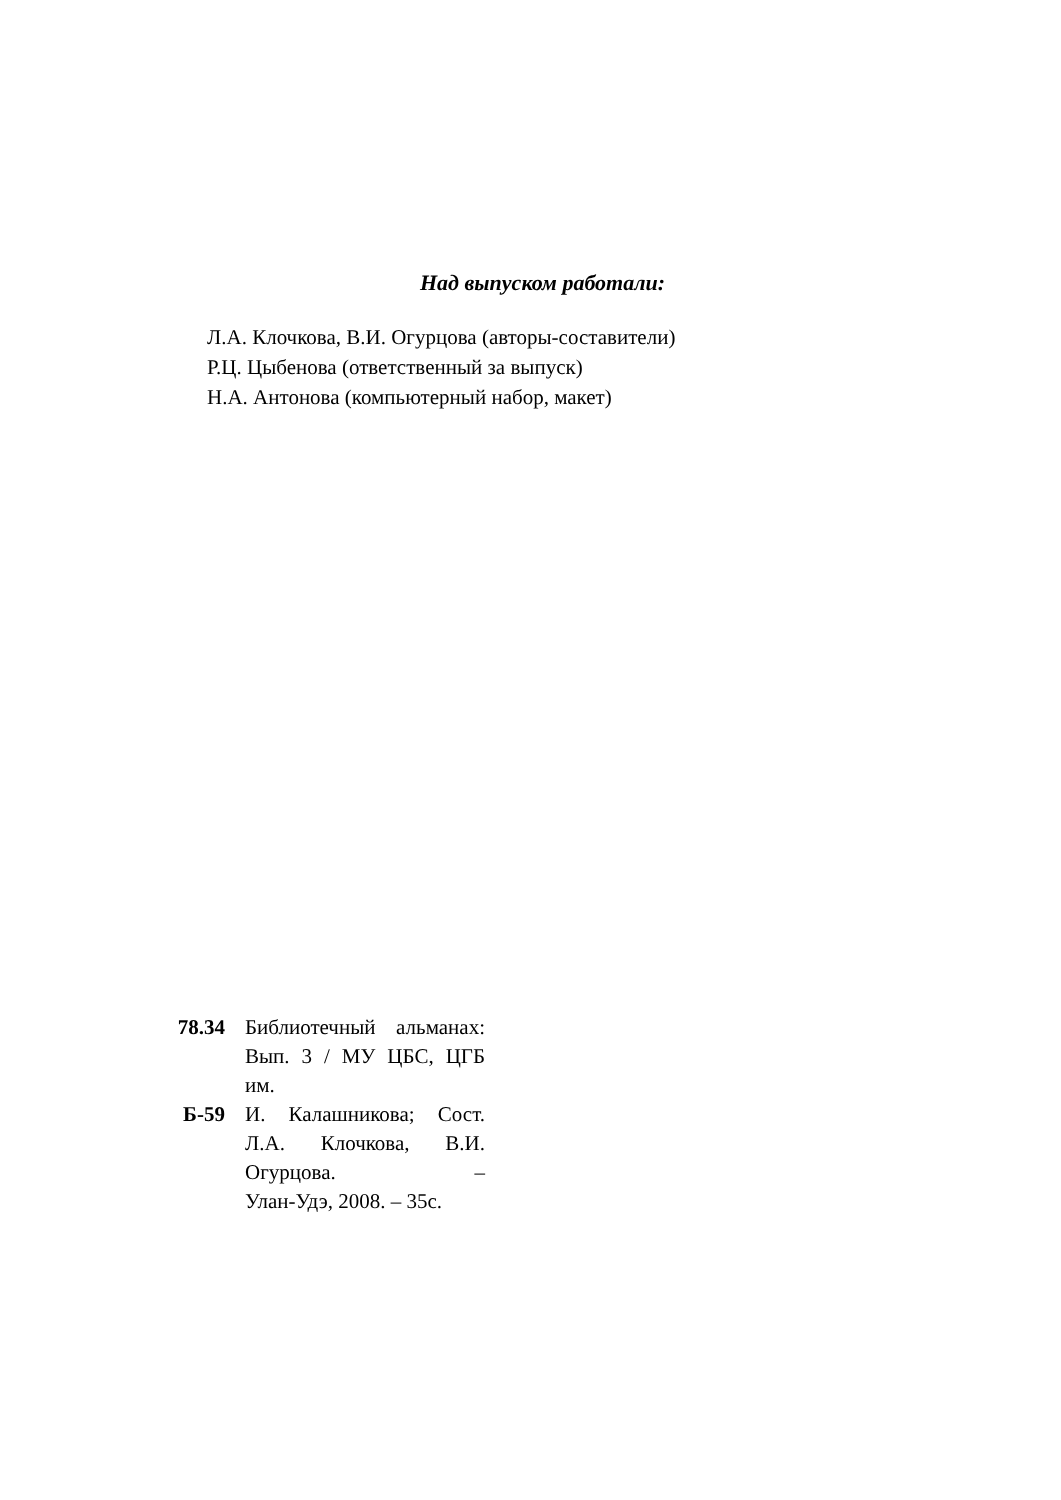Над выпуском работали:
Л.А. Клочкова, В.И. Огурцова (авторы-составители)
Р.Ц. Цыбенова (ответственный за выпуск)
Н.А. Антонова (компьютерный набор, макет)
78.34 Библиотечный альманах: Вып. 3 / МУ ЦБС, ЦГБ им.
Б-59 И. Калашникова; Сост. Л.А. Клочкова, В.И. Огурцова. –
Улан-Удэ, 2008. – 35с.